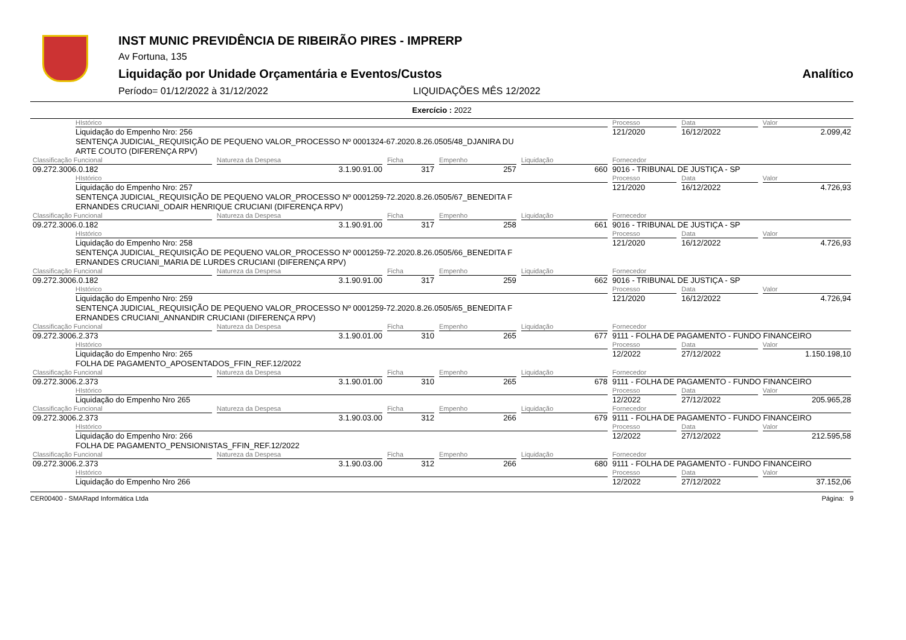INST MUNIC PREVIDÊNCIA DE RIBEIRÃO PIRES - IMPRERP
Av Fortuna, 135
Liquidação por Unidade Orçamentária e Eventos/Custos Analítico
Período= 01/12/2022 à 31/12/2022 LIQUIDAÇÕES MÊS 12/2022
Exercício : 2022
| HIstórico | | | | | Processo | Data | Valor |
| Liquidação do Empenho Nro: 256 SENTENÇA JUDICIAL_REQUISIÇÃO DE PEQUENO VALOR_PROCESSO Nº 0001324-67.2020.8.26.0505/48_DJANIRA DU ARTE COUTO (DIFERENÇA RPV) | | | | | 121/2020 | 16/12/2022 | 2.099,42 |
| Classificação Funcional | Natureza da Despesa | Ficha | Empenho | Liquidação | Fornecedor | | |
| 09.272.3006.0.182 | 3.1.90.91.00 | 317 | 257 | 660 | 9016 - TRIBUNAL DE JUSTIÇA - SP | | |
| HIstórico | | | | | Processo | Data | Valor |
| Liquidação do Empenho Nro: 257 SENTENÇA JUDICIAL_REQUISIÇÃO DE PEQUENO VALOR_PROCESSO Nº 0001259-72.2020.8.26.0505/67_BENEDITA F ERNANDES CRUCIANI_ODAIR HENRIQUE CRUCIANI (DIFERENÇA RPV) | | | | | 121/2020 | 16/12/2022 | 4.726,93 |
| Classificação Funcional | Natureza da Despesa | Ficha | Empenho | Liquidação | Fornecedor | | |
| 09.272.3006.0.182 | 3.1.90.91.00 | 317 | 258 | 661 | 9016 - TRIBUNAL DE JUSTIÇA - SP | | |
| HIstórico | | | | | Processo | Data | Valor |
| Liquidação do Empenho Nro: 258 SENTENÇA JUDICIAL_REQUISIÇÃO DE PEQUENO VALOR_PROCESSO Nº 0001259-72.2020.8.26.0505/66_BENEDITA F ERNANDES CRUCIANI_MARIA DE LURDES CRUCIANI (DIFERENÇA RPV) | | | | | 121/2020 | 16/12/2022 | 4.726,93 |
| Classificação Funcional | Natureza da Despesa | Ficha | Empenho | Liquidação | Fornecedor | | |
| 09.272.3006.0.182 | 3.1.90.91.00 | 317 | 259 | 662 | 9016 - TRIBUNAL DE JUSTIÇA - SP | | |
| HIstórico | | | | | Processo | Data | Valor |
| Liquidação do Empenho Nro: 259 SENTENÇA JUDICIAL_REQUISIÇÃO DE PEQUENO VALOR_PROCESSO Nº 0001259-72.2020.8.26.0505/65_BENEDITA F ERNANDES CRUCIANI_ANNANDIR CRUCIANI (DIFERENÇA RPV) | | | | | 121/2020 | 16/12/2022 | 4.726,94 |
| Classificação Funcional | Natureza da Despesa | Ficha | Empenho | Liquidação | Fornecedor | | |
| 09.272.3006.2.373 | 3.1.90.01.00 | 310 | 265 | 677 | 9111 - FOLHA DE PAGAMENTO - FUNDO FINANCEIRO | | |
| HIstórico | | | | | Processo | Data | Valor |
| Liquidação do Empenho Nro: 265 FOLHA DE PAGAMENTO_APOSENTADOS_FFIN_REF.12/2022 | | | | | 12/2022 | 27/12/2022 | 1.150.198,10 |
| Classificação Funcional | Natureza da Despesa | Ficha | Empenho | Liquidação | Fornecedor | | |
| 09.272.3006.2.373 | 3.1.90.01.00 | 310 | 265 | 678 | 9111 - FOLHA DE PAGAMENTO - FUNDO FINANCEIRO | | |
| HIstórico | | | | | Processo | Data | Valor |
| Liquidação do Empenho Nro 265 | | | | | 12/2022 | 27/12/2022 | 205.965,28 |
| Classificação Funcional | Natureza da Despesa | Ficha | Empenho | Liquidação | Fornecedor | | |
| 09.272.3006.2.373 | 3.1.90.03.00 | 312 | 266 | 679 | 9111 - FOLHA DE PAGAMENTO - FUNDO FINANCEIRO | | |
| HIstórico | | | | | Processo | Data | Valor |
| Liquidação do Empenho Nro: 266 FOLHA DE PAGAMENTO_PENSIONISTAS_FFIN_REF.12/2022 | | | | | 12/2022 | 27/12/2022 | 212.595,58 |
| Classificação Funcional | Natureza da Despesa | Ficha | Empenho | Liquidação | Fornecedor | | |
| 09.272.3006.2.373 | 3.1.90.03.00 | 312 | 266 | 680 | 9111 - FOLHA DE PAGAMENTO - FUNDO FINANCEIRO | | |
| HIstórico | | | | | Processo | Data | Valor |
| Liquidação do Empenho Nro 266 | | | | | 12/2022 | 27/12/2022 | 37.152,06 |
CER00400 - SMARapd Informática Ltda Página: 9